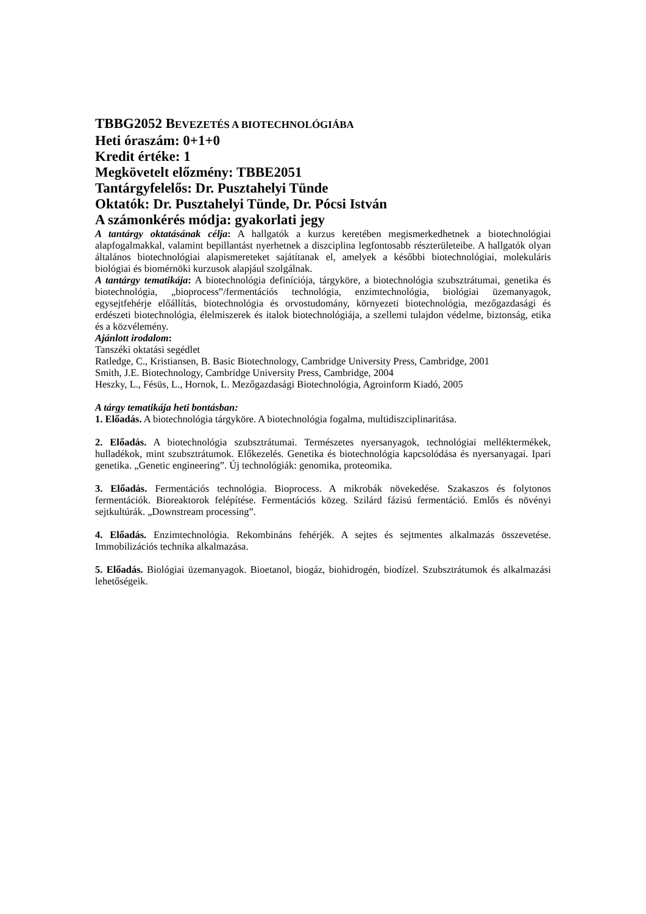TBBG2052 BEVEZETÉS A BIOTECHNOLÓGIÁBA
Heti óraszám: 0+1+0
Kredit értéke: 1
Megkövetelt előzmény: TBBE2051
Tantárgyfelelős: Dr. Pusztahelyi Tünde
Oktatók: Dr. Pusztahelyi Tünde, Dr. Pócsi István
A számonkérés módja: gyakorlati jegy
A tantárgy oktatásának célja: A hallgatók a kurzus keretében megismerkedhetnek a biotechnológiai alapfogalmakkal, valamint bepillantást nyerhetnek a diszciplina legfontosabb részterületeibe. A hallgatók olyan általános biotechnológiai alapismereteket sajátítanak el, amelyek a későbbi biotechnológiai, molekuláris biológiai és biomérnöki kurzusok alapjául szolgálnak.
A tantárgy tematikája: A biotechnológia definíciója, tárgyköre, a biotechnológia szubsztrátumai, genetika és biotechnológia, „bioprocess”/fermentációs technológia, enzimtechnológia, biológiai üzemanyagok, egysejtfehérje előállítás, biotechnológia és orvostudomány, környezeti biotechnológia, mezőgazdasági és erdészeti biotechnológia, élelmiszerek és italok biotechnológiája, a szellemi tulajdon védelme, biztonság, etika és a közvélemény.
Ajánlott irodalom:
Tanszéki oktatási segédlet
Ratledge, C., Kristiansen, B. Basic Biotechnology, Cambridge University Press, Cambridge, 2001
Smith, J.E. Biotechnology, Cambridge University Press, Cambridge, 2004
Heszky, L., Fésüs, L., Hornok, L. Mezőgazdasági Biotechnológia, Agroinform Kiadó, 2005
A tárgy tematikája heti bontásban:
1. Előadás. A biotechnológia tárgyköre. A biotechnológia fogalma, multidiszciplinaritása.
2. Előadás. A biotechnológia szubsztrátumai. Természetes nyersanyagok, technológiai melléktermékek, hulladékok, mint szubsztrátumok. Előkezelés. Genetika és biotechnológia kapcsolódása és nyersanyagai. Ipari genetika. „Genetic engineering”. Új technológiák: genomika, proteomika.
3. Előadás. Fermentációs technológia. Bioprocess. A mikrobák növekedése. Szakaszos és folytonos fermentációk. Bioreaktorok felépítése. Fermentációs közeg. Szilárd fázisú fermentáció. Emlős és növényi sejtkultúrák. „Downstream processing”.
4. Előadás. Enzimtechnológia. Rekombináns fehérjék. A sejtes és sejtmentes alkalmazás összevetése. Immobilizációs technika alkalmazása.
5. Előadás. Biológiai üzemanyagok. Bioetanol, biogáz, biohidrogén, biodízel. Szubsztrátumok és alkalmazási lehetőségeik.